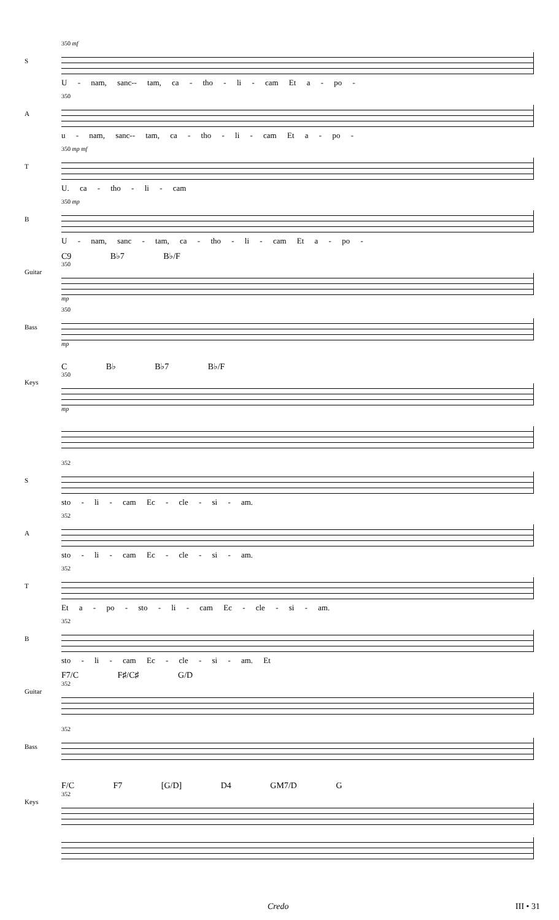S
350 mf
U - nam, sanc-- tam, ca - tho - li - cam Et a - po -
A
350
u - nam, sanc-- tam, ca - tho - li - cam Et a - po -
T
350 mp mf
U. ca - tho - li - cam
B
350 mp
U - nam, sanc - tam, ca - tho - li - cam Et a - po -
Guitar
C9 B♭7 B♭/F
350
mp
Bass
350
mp
Keys
C B♭ B♭7 B♭/F
350
mp
S
352
sto - li - cam Ec - cle - si - am.
A
352
sto - li - cam Ec - cle - si - am.
T
352
Et a - po - sto - li - cam Ec - cle - si - am.
B
352
sto - li - cam Ec - cle - si - am. Et
Guitar
F7/C F♯/C♯ G/D
352
Bass
352
Keys
F/C F7 [G/D] D4 GM7/D G
352
Credo III • 31